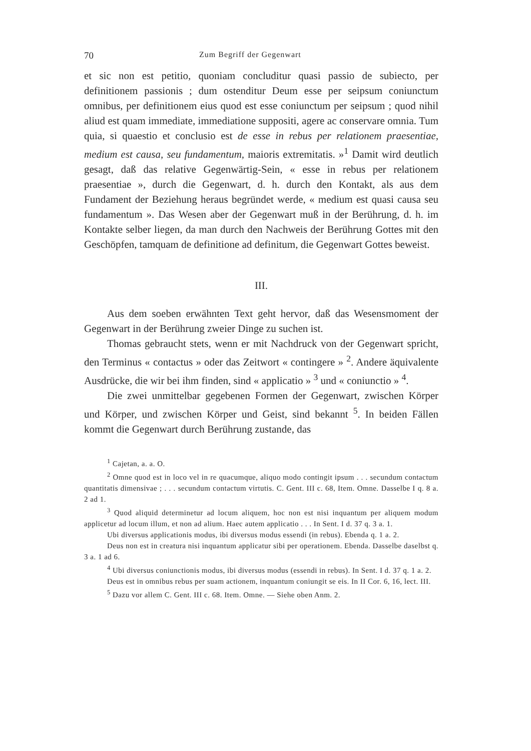70 Zum Begriff der Gegenwart
et sic non est petitio, quoniam concluditur quasi passio de subiecto, per definitionem passionis ; dum ostenditur Deum esse per seipsum coniunctum omnibus, per definitionem eius quod est esse coniunctum per seipsum ; quod nihil aliud est quam immediate, immediatione suppositi, agere ac conservare omnia. Tum quia, si quaestio et conclusio est de esse in rebus per relationem praesentiae, medium est causa, seu fundamentum, maioris extremitatis. »<sup>1</sup> Damit wird deutlich gesagt, daß das relative Gegenwärtig-Sein, « esse in rebus per relationem praesentiae », durch die Gegenwart, d. h. durch den Kontakt, als aus dem Fundament der Beziehung heraus begründet werde, « medium est quasi causa seu fundamentum ». Das Wesen aber der Gegenwart muß in der Berührung, d. h. im Kontakte selber liegen, da man durch den Nachweis der Berührung Gottes mit den Geschöpfen, tamquam de definitione ad definitum, die Gegenwart Gottes beweist.
III.
Aus dem soeben erwähnten Text geht hervor, daß das Wesensmoment der Gegenwart in der Berührung zweier Dinge zu suchen ist.
Thomas gebraucht stets, wenn er mit Nachdruck von der Gegenwart spricht, den Terminus « contactus » oder das Zeitwort « contingere » <sup>2</sup>. Andere äquivalente Ausdrücke, die wir bei ihm finden, sind « applicatio » <sup>3</sup> und « coniunctio » <sup>4</sup>.
Die zwei unmittelbar gegebenen Formen der Gegenwart, zwischen Körper und Körper, und zwischen Körper und Geist, sind bekannt <sup>5</sup>. In beiden Fällen kommt die Gegenwart durch Berührung zustande, das
<sup>1</sup> Cajetan, a. a. O.
<sup>2</sup> Omne quod est in loco vel in re quacumque, aliquo modo contingit ipsum . . . secundum contactum quantitatis dimensivae ; . . . secundum contactum virtutis. C. Gent. III c. 68, Item. Omne. Dasselbe I q. 8 a. 2 ad 1.
<sup>3</sup> Quod aliquid determinetur ad locum aliquem, hoc non est nisi inquantum per aliquem modum applicetur ad locum illum, et non ad alium. Haec autem applicatio . . . In Sent. I d. 37 q. 3 a. 1.
Ubi diversus applicationis modus, ibi diversus modus essendi (in rebus). Ebenda q. 1 a. 2.
Deus non est in creatura nisi inquantum applicatur sibi per operationem. Ebenda. Dasselbe daselbst q. 3 a. 1 ad 6.
<sup>4</sup> Ubi diversus coniunctionis modus, ibi diversus modus (essendi in rebus). In Sent. I d. 37 q. 1 a. 2.
Deus est in omnibus rebus per suam actionem, inquantum coniungit se eis. In II Cor. 6, 16, lect. III.
<sup>5</sup> Dazu vor allem C. Gent. III c. 68. Item. Omne. — Siehe oben Anm. 2.